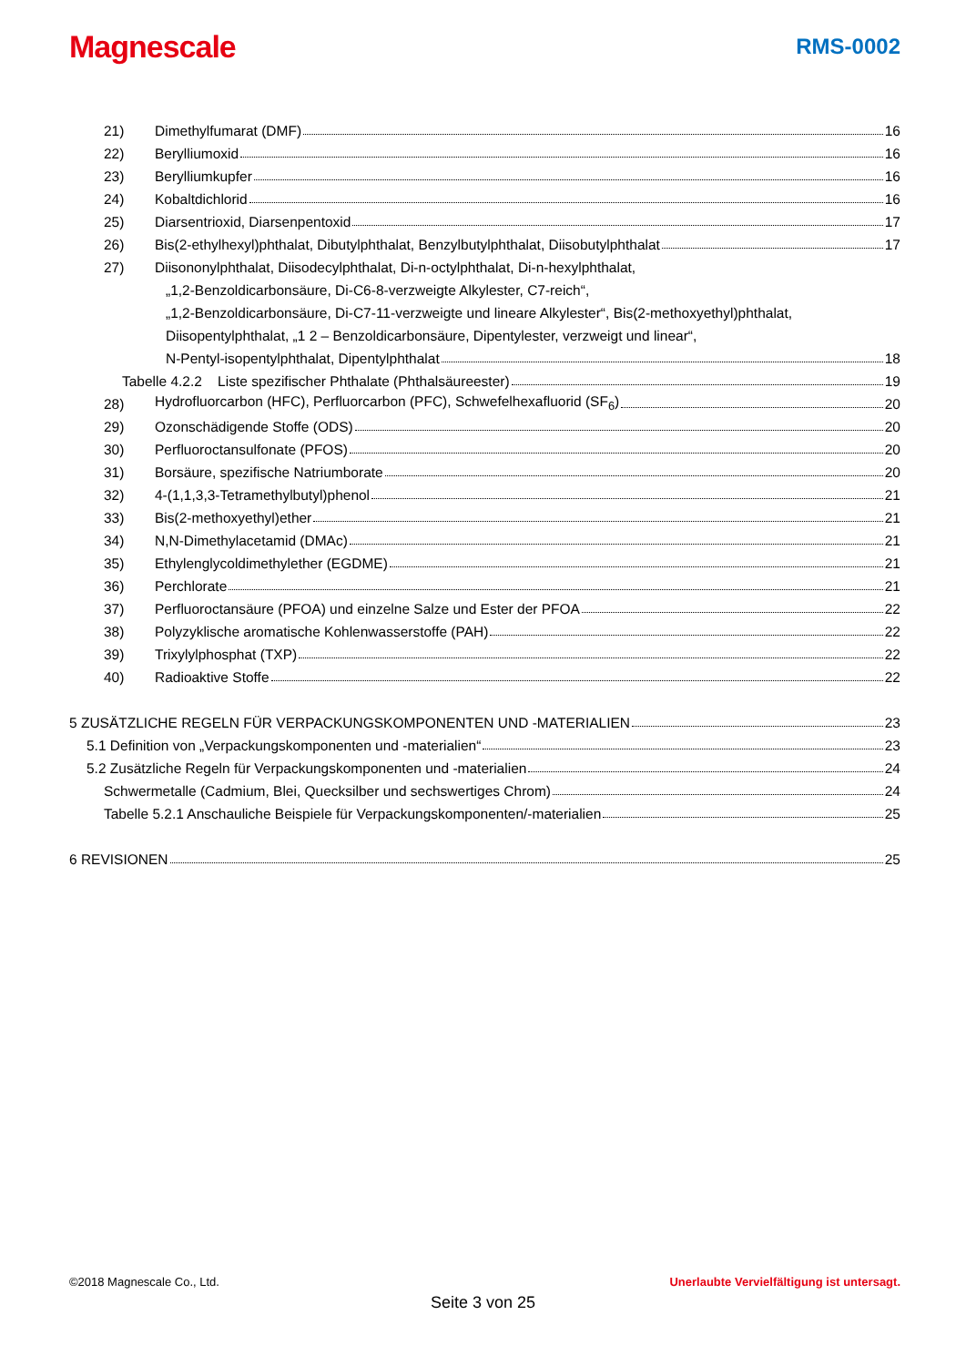Magnescale
RMS-0002
21) Dimethylfumarat (DMF) 16
22) Berylliumoxid 16
23) Berylliumkupfer 16
24) Kobaltdichlorid 16
25) Diarsentrioxid, Diarsenpentoxid 17
26) Bis(2-ethylhexyl)phthalat, Dibutylphthalat, Benzylbutylphthalat, Diisobutylphthalat 17
27) Diisononylphthalat, Diisodecylphthalat, Di-n-octylphthalat, Di-n-hexylphthalat,
„1,2-Benzoldicarbonsäure, Di-C6-8-verzweigte Alkylester, C7-reich“,
„1,2-Benzoldicarbonsäure, Di-C7-11-verzweigte und lineare Alkylester“, Bis(2-methoxyethyl)phthalat,
Diisopentylphthalat, „1 2 – Benzoldicarbonsäure, Dipentylester, verzweigt und linear“,
N-Pentyl-isopentylphthalat, Dipentylphthalat 18
Tabelle 4.2.2 Liste spezifischer Phthalate (Phthalsäureester) 19
28) Hydrofluorcarbon (HFC), Perfluorcarbon (PFC), Schwefelhexafluorid (SF<sub>6</sub>) 20
29) Ozonschädigende Stoffe (ODS) 20
30) Perfluoroctansulfonate (PFOS) 20
31) Borsäure, spezifische Natriumborate 20
32) 4-(1,1,3,3-Tetramethylbutyl)phenol 21
33) Bis(2-methoxyethyl)ether 21
34) N,N-Dimethylacetamid (DMAc) 21
35) Ethylenglycoldimethylether (EGDME) 21
36) Perchlorate 21
37) Perfluoroctansäure (PFOA) und einzelne Salze und Ester der PFOA 22
38) Polyzyklische aromatische Kohlenwasserstoffe (PAH) 22
39) Trixylylphosphat (TXP) 22
40) Radioaktive Stoffe 22
5 ZUSÄTZLICHE REGELN FÜR VERPACKUNGSKOMPONENTEN UND -MATERIALIEN 23
5.1 Definition von „Verpackungskomponenten und -materialien“ 23
5.2 Zusätzliche Regeln für Verpackungskomponenten und -materialien 24
Schwermetalle (Cadmium, Blei, Quecksilber und sechswertiges Chrom) 24
Tabelle 5.2.1 Anschauliche Beispiele für Verpackungskomponenten/-materialien 25
6 REVISIONEN 25
©2018 Magnescale Co., Ltd. Unerlaubte Vervielfältigung ist untersagt.
Seite 3 von 25